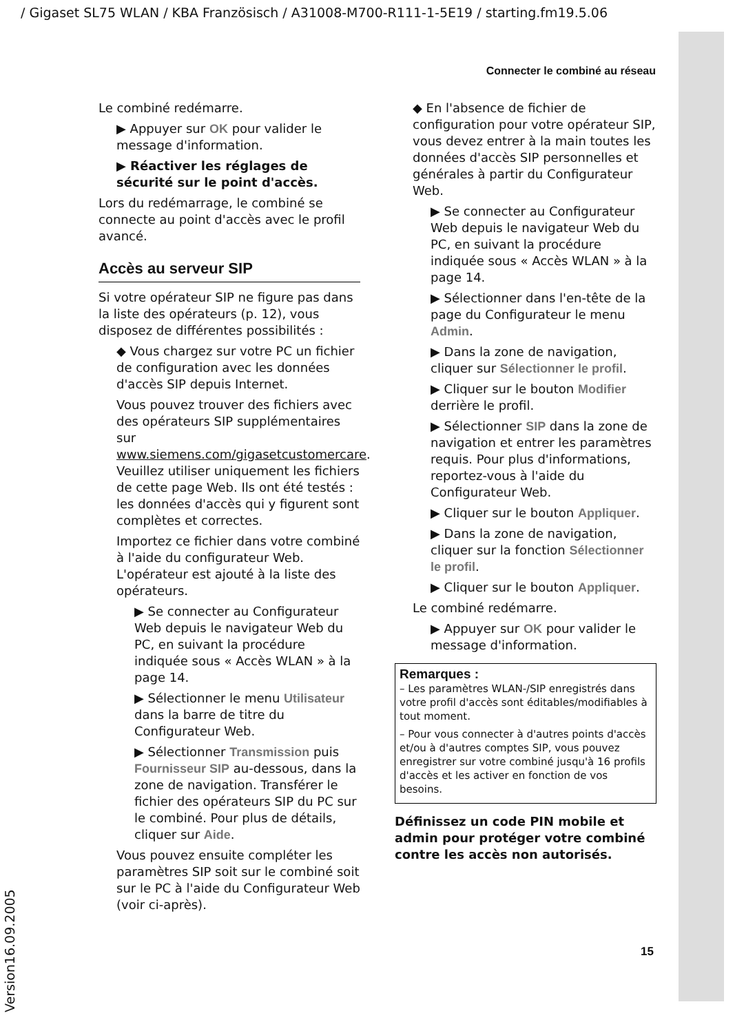/ Gigaset SL75 WLAN / KBA Französisch / A31008-M700-R111-1-5E19 / starting.fm19.5.06
Connecter le combiné au réseau
Le combiné redémarre.
▶ Appuyer sur OK pour valider le message d'information.
▶ Réactiver les réglages de sécurité sur le point d'accès.
Lors du redémarrage, le combiné se connecte au point d'accès avec le profil avancé.
Accès au serveur SIP
Si votre opérateur SIP ne figure pas dans la liste des opérateurs (p. 12), vous disposez de différentes possibilités :
◆ Vous chargez sur votre PC un fichier de configuration avec les données d'accès SIP depuis Internet.
Vous pouvez trouver des fichiers avec des opérateurs SIP supplémentaires sur www.siemens.com/gigasetcustomercare. Veuillez utiliser uniquement les fichiers de cette page Web. Ils ont été testés : les données d'accès qui y figurent sont complètes et correctes.
Importez ce fichier dans votre combiné à l'aide du configurateur Web. L'opérateur est ajouté à la liste des opérateurs.
▶ Se connecter au Configurateur Web depuis le navigateur Web du PC, en suivant la procédure indiquée sous « Accès WLAN » à la page 14.
▶ Sélectionner le menu Utilisateur dans la barre de titre du Configurateur Web.
▶ Sélectionner Transmission puis Fournisseur SIP au-dessous, dans la zone de navigation. Transférer le fichier des opérateurs SIP du PC sur le combiné. Pour plus de détails, cliquer sur Aide.
Vous pouvez ensuite compléter les paramètres SIP soit sur le combiné soit sur le PC à l'aide du Configurateur Web (voir ci-après).
◆ En l'absence de fichier de configuration pour votre opérateur SIP, vous devez entrer à la main toutes les données d'accès SIP personnelles et générales à partir du Configurateur Web.
▶ Se connecter au Configurateur Web depuis le navigateur Web du PC, en suivant la procédure indiquée sous « Accès WLAN » à la page 14.
▶ Sélectionner dans l'en-tête de la page du Configurateur le menu Admin.
▶ Dans la zone de navigation, cliquer sur Sélectionner le profil.
▶ Cliquer sur le bouton Modifier derrière le profil.
▶ Sélectionner SIP dans la zone de navigation et entrer les paramètres requis. Pour plus d'informations, reportez-vous à l'aide du Configurateur Web.
▶ Cliquer sur le bouton Appliquer.
▶ Dans la zone de navigation, cliquer sur la fonction Sélectionner le profil.
▶ Cliquer sur le bouton Appliquer.
Le combiné redémarre.
▶ Appuyer sur OK pour valider le message d'information.
Remarques :
– Les paramètres WLAN-/SIP enregistrés dans votre profil d'accès sont éditables/modifiables à tout moment.
– Pour vous connecter à d'autres points d'accès et/ou à d'autres comptes SIP, vous pouvez enregistrer sur votre combiné jusqu'à 16 profils d'accès et les activer en fonction de vos besoins.
Définissez un code PIN mobile et admin pour protéger votre combiné contre les accès non autorisés.
15
Version16.09.2005